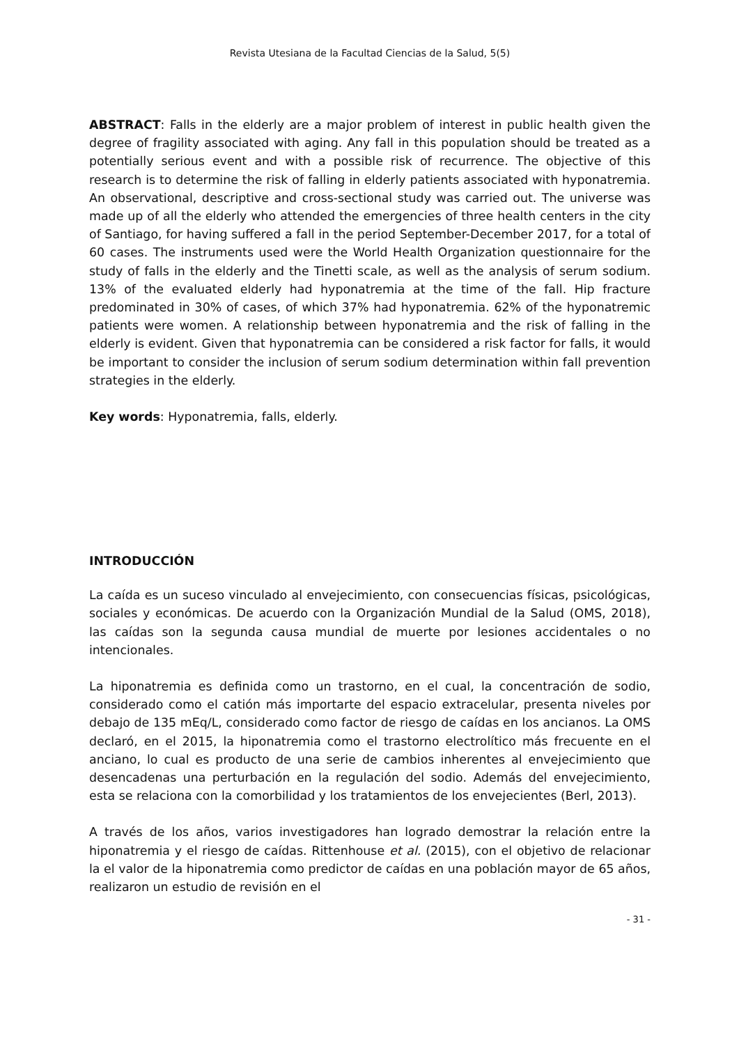Revista Utesiana de la Facultad Ciencias de la Salud, 5(5)
ABSTRACT: Falls in the elderly are a major problem of interest in public health given the degree of fragility associated with aging. Any fall in this population should be treated as a potentially serious event and with a possible risk of recurrence. The objective of this research is to determine the risk of falling in elderly patients associated with hyponatremia. An observational, descriptive and cross-sectional study was carried out. The universe was made up of all the elderly who attended the emergencies of three health centers in the city of Santiago, for having suffered a fall in the period September-December 2017, for a total of 60 cases. The instruments used were the World Health Organization questionnaire for the study of falls in the elderly and the Tinetti scale, as well as the analysis of serum sodium. 13% of the evaluated elderly had hyponatremia at the time of the fall. Hip fracture predominated in 30% of cases, of which 37% had hyponatremia. 62% of the hyponatremic patients were women. A relationship between hyponatremia and the risk of falling in the elderly is evident. Given that hyponatremia can be considered a risk factor for falls, it would be important to consider the inclusion of serum sodium determination within fall prevention strategies in the elderly.
Key words: Hyponatremia, falls, elderly.
INTRODUCCIÓN
La caída es un suceso vinculado al envejecimiento, con consecuencias físicas, psicológicas, sociales y económicas. De acuerdo con la Organización Mundial de la Salud (OMS, 2018), las caídas son la segunda causa mundial de muerte por lesiones accidentales o no intencionales.
La hiponatremia es definida como un trastorno, en el cual, la concentración de sodio, considerado como el catión más importarte del espacio extracelular, presenta niveles por debajo de 135 mEq/L, considerado como factor de riesgo de caídas en los ancianos. La OMS declaró, en el 2015, la hiponatremia como el trastorno electrolítico más frecuente en el anciano, lo cual es producto de una serie de cambios inherentes al envejecimiento que desencadenas una perturbación en la regulación del sodio. Además del envejecimiento, esta se relaciona con la comorbilidad y los tratamientos de los envejecientes (Berl, 2013).
A través de los años, varios investigadores han logrado demostrar la relación entre la hiponatremia y el riesgo de caídas. Rittenhouse et al. (2015), con el objetivo de relacionar la el valor de la hiponatremia como predictor de caídas en una población mayor de 65 años, realizaron un estudio de revisión en el
- 31 -